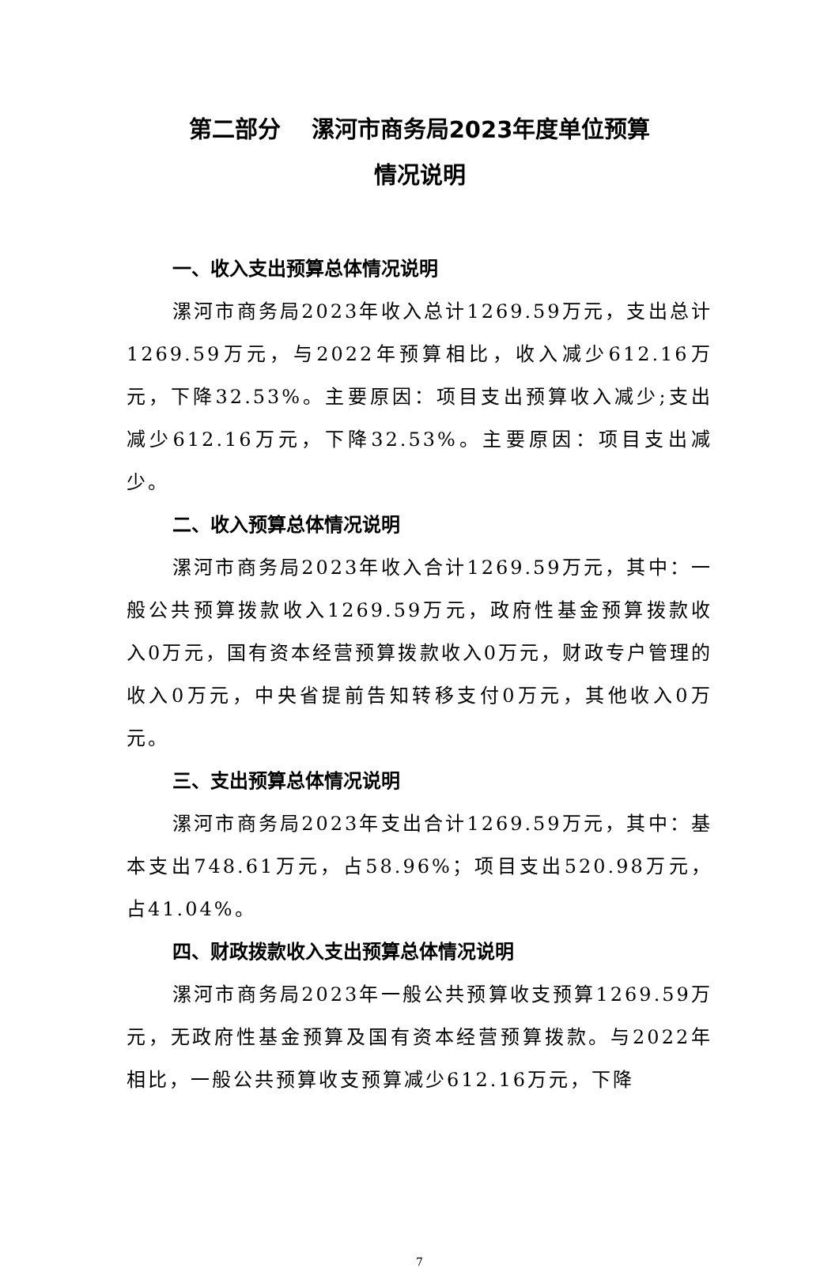第二部分　 漯河市商务局2023年度单位预算
情况说明
一、收入支出预算总体情况说明
漯河市商务局2023年收入总计1269.59万元，支出总计1269.59万元，与2022年预算相比，收入减少612.16万元，下降32.53%。主要原因：项目支出预算收入减少;支出减少612.16万元，下降32.53%。主要原因：项目支出减少。
二、收入预算总体情况说明
漯河市商务局2023年收入合计1269.59万元，其中：一般公共预算拨款收入1269.59万元，政府性基金预算拨款收入0万元，国有资本经营预算拨款收入0万元，财政专户管理的收入0万元，中央省提前告知转移支付0万元，其他收入0万元。
三、支出预算总体情况说明
漯河市商务局2023年支出合计1269.59万元，其中：基本支出748.61万元，占58.96%；项目支出520.98万元，占41.04%。
四、财政拨款收入支出预算总体情况说明
漯河市商务局2023年一般公共预算收支预算1269.59万元，无政府性基金预算及国有资本经营预算拨款。与2022年相比，一般公共预算收支预算减少612.16万元，下降
7